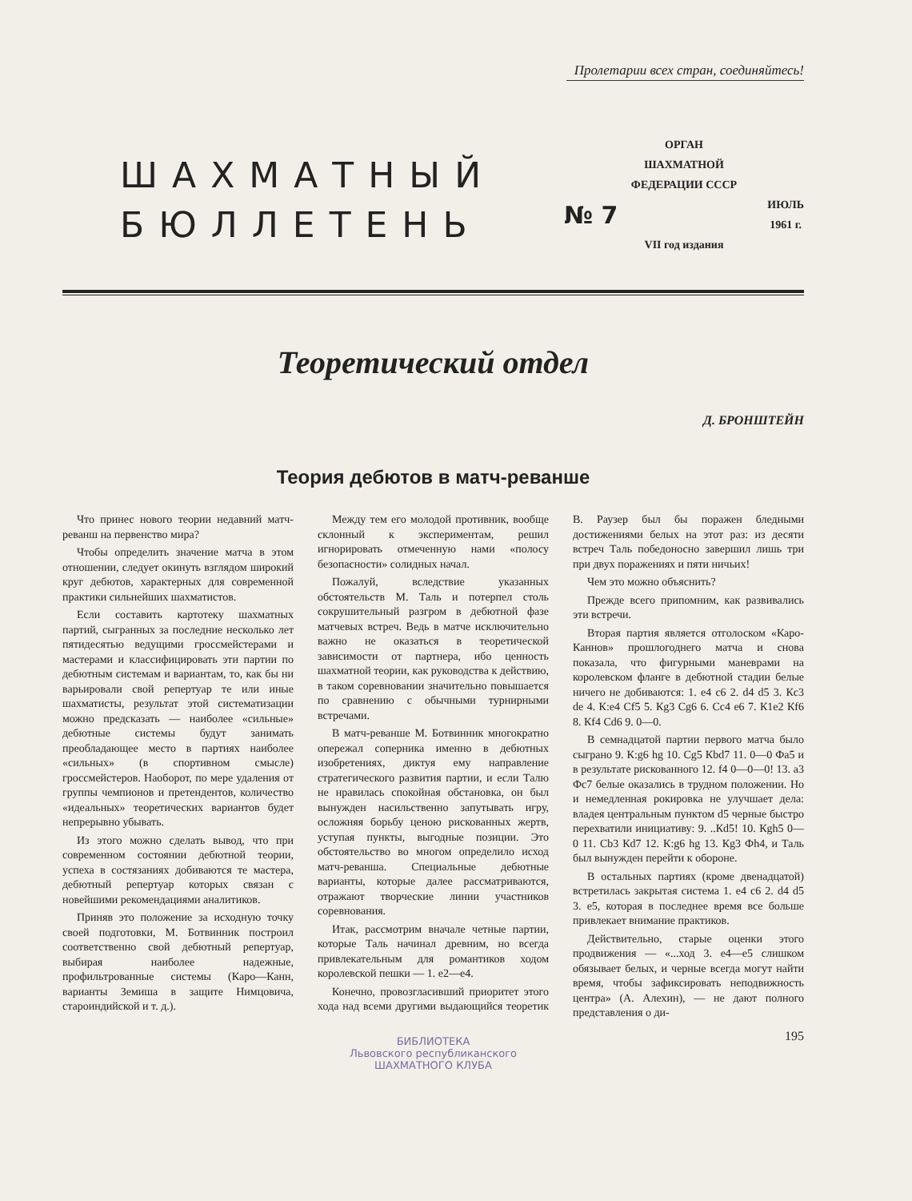Пролетарии всех стран, соединяйтесь!
ШАХМАТНЫЙ
БЮЛЛЕТЕНЬ
ОРГАН
ШАХМАТНОЙ
ФЕДЕРАЦИИ СССР
№ 7 ИЮЛЬ
1961 г.
VII год издания
Теоретический отдел
Д. БРОНШТЕЙН
Теория дебютов в матч-реванше
Что принес нового теории недавний матч-реванш на первенство мира?
Чтобы определить значение матча в этом отношении, следует окинуть взглядом широкий круг дебютов, характерных для современной практики сильнейших шахматистов.
Если составить картотеку шахматных партий, сыгранных за последние несколько лет пятидесятью ведущими гроссмейстерами и мастерами и классифицировать эти партии по дебютным системам и вариантам, то, как бы ни варьировали свой репертуар те или иные шахматисты, результат этой систематизации можно предсказать — наиболее «сильные» дебютные системы будут занимать преобладающее место в партиях наиболее «сильных» (в спортивном смысле) гроссмейстеров. Наоборот, по мере удаления от группы чемпионов и претендентов, количество «идеальных» теоретических вариантов будет непрерывно убывать.
Из этого можно сделать вывод, что при современном состоянии дебютной теории, успеха в состязаниях добиваются те мастера, дебютный репертуар которых связан с новейшими рекомендациями аналитиков.
Приняв это положение за исходную точку своей подготовки, М. Ботвинник построил соответственно свой дебютный репертуар, выбирая наиболее надежные, профильтрованные системы (Каро—Канн, варианты Земиша в защите Нимцовича, староиндийской и т. д.).
Между тем его молодой противник, вообще склонный к экспериментам, решил игнорировать отмеченную нами «полосу безопасности» солидных начал.
Пожалуй, вследствие указанных обстоятельств М. Таль и потерпел столь сокрушительный разгром в дебютной фазе матчевых встреч. Ведь в матче исключительно важно не оказаться в теоретической зависимости от партнера, ибо ценность шахматной теории, как руководства к действию, в таком соревновании значительно повышается по сравнению с обычными турнирными встречами.
В матч-реванше М. Ботвинник многократно опережал соперника именно в дебютных изобретениях, диктуя ему направление стратегического развития партии, и если Талю не нравилась спокойная обстановка, он был вынужден насильственно запутывать игру, осложняя борьбу ценою рискованных жертв, уступая пункты, выгодные позиции. Это обстоятельство во многом определило исход матч-реванша. Специальные дебютные варианты, которые далее рассматриваются, отражают творческие линии участников соревнования.
Итак, рассмотрим вначале четные партии, которые Таль начинал древним, но всегда привлекательным для романтиков ходом королевской пешки — 1. e2—e4.
Конечно, провозгласивший приоритет этого хода над всеми другими выдающийся теоретик В. Раузер был бы поражен бледными достижениями белых на этот раз: из десяти встреч Таль победоносно завершил лишь три при двух поражениях и пяти ничьих!
Чем это можно объяснить?
Прежде всего припомним, как развивались эти встречи.
Вторая партия является отголоском «Каро-Каннов» прошлогоднего матча и снова показала, что фигурными маневрами на королевском фланге в дебютной стадии белые ничего не добиваются: 1. e4 c6 2. d4 d5 3. Кc3 de 4. К:e4 Сf5 5. Кg3 Сg6 6. Сc4 e6 7. К1e2 Кf6 8. Кf4 Сd6 9. 0—0.
В семнадцатой партии первого матча было сыграно 9. К:g6 hg 10. Сg5 Кbd7 11. 0—0 Фa5 и в результате рискованного 12. f4 0—0—0! 13. a3 Фc7 белые оказались в трудном положении. Но и немедленная рокировка не улучшает дела: владея центральным пунктом d5 черные быстро перехватили инициативу: 9. ..Кd5! 10. Кgh5 0—0 11. Сb3 Кd7 12. К:g6 hg 13. Кg3 Фh4, и Таль был вынужден перейти к обороне.
В остальных партиях (кроме двенадцатой) встретилась закрытая система 1. e4 c6 2. d4 d5 3. e5, которая в последнее время все больше привлекает внимание практиков.
Действительно, старые оценки этого продвижения — «...ход 3. e4—e5 слишком обязывает белых, и черные всегда могут найти время, чтобы зафиксировать неподвижность центра» (А. Алехин), — не дают полного представления о ди-
195
БИБЛИОТЕКА
Львовского республиканского
ШАХМАТНОГО КЛУБА